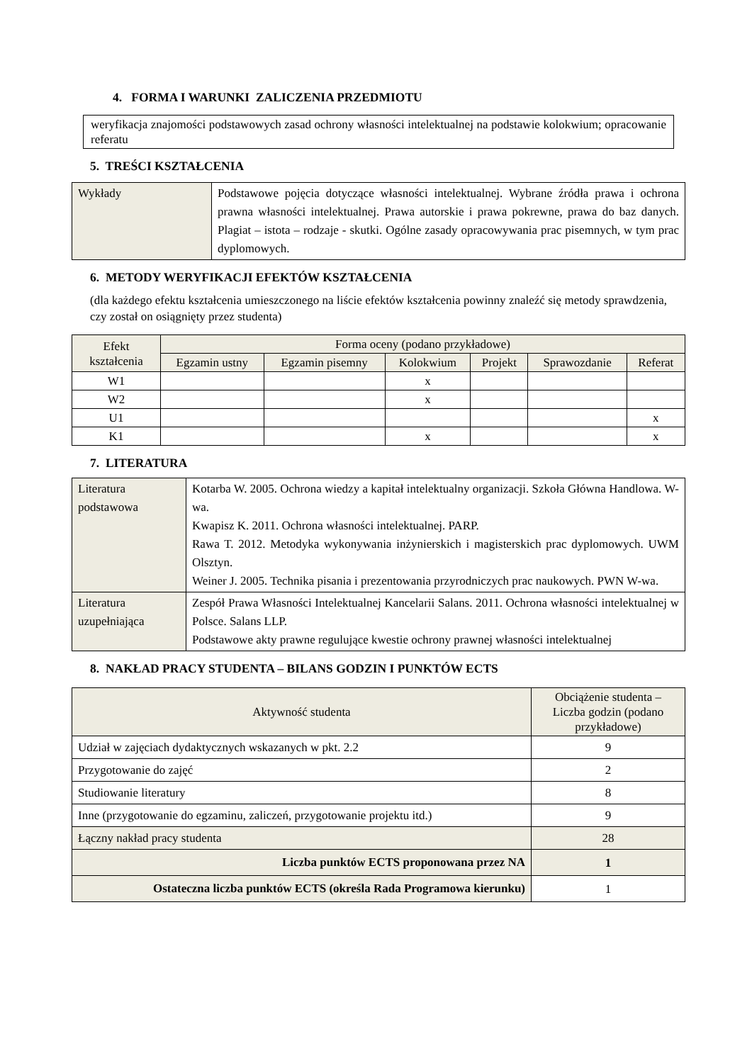4. FORMA I WARUNKI ZALICZENIA PRZEDMIOTU
weryfikacja znajomości podstawowych zasad ochrony własności intelektualnej na podstawie kolokwium; opracowanie referatu
5. TREŚCI KSZTAŁCENIA
| Wykłady | Podstawowe pojęcia dotyczące własności intelektualnej. Wybrane źródła prawa i ochrona prawna własności intelektualnej. Prawa autorskie i prawa pokrewne, prawa do baz danych. Plagiat – istota – rodzaje - skutki. Ogólne zasady opracowywania prac pisemnych, w tym prac dyplomowych. |
6. METODY WERYFIKACJI EFEKTÓW KSZTAŁCENIA
(dla każdego efektu kształcenia umieszczonego na liście efektów kształcenia powinny znaleźć się metody sprawdzenia, czy został on osiągnięty przez studenta)
| Efekt kształcenia | Forma oceny (podano przykładowe) | | | | | |
| --- | --- | --- | --- | --- | --- | --- |
| | Egzamin ustny | Egzamin pisemny | Kolokwium | Projekt | Sprawozdanie | Referat |
| W1 | | | x | | | |
| W2 | | | x | | | |
| U1 | | | | | | x |
| K1 | | | x | | | x |
7. LITERATURA
| Literatura podstawowa | Kotarba W. 2005. Ochrona wiedzy a kapitał intelektualny organizacji. Szkoła Główna Handlowa. W-wa. Kwapisz K. 2011. Ochrona własności intelektualnej. PARP. Rawa T. 2012. Metodyka wykonywania inżynierskich i magisterskich prac dyplomowych. UWM Olsztyn. Weiner J. 2005. Technika pisania i prezentowania przyrodniczych prac naukowych. PWN W-wa. |
| Literatura uzupełniająca | Zespół Prawa Własności Intelektualnej Kancelarii Salans. 2011. Ochrona własności intelektualnej w Polsce. Salans LLP. Podstawowe akty prawne regulujące kwestie ochrony prawnej własności intelektualnej |
8. NAKŁAD PRACY STUDENTA – BILANS GODZIN I PUNKTÓW ECTS
| Aktywność studenta | Obciążenie studenta – Liczba godzin (podano przykładowe) |
| --- | --- |
| Udział w zajęciach dydaktycznych wskazanych w pkt. 2.2 | 9 |
| Przygotowanie do zajęć | 2 |
| Studiowanie literatury | 8 |
| Inne (przygotowanie do egzaminu, zaliczeń, przygotowanie projektu itd.) | 9 |
| Łączny nakład pracy studenta | 28 |
| Liczba punktów ECTS proponowana przez NA | 1 |
| Ostateczna liczba punktów ECTS (określa Rada Programowa kierunku) | 1 |